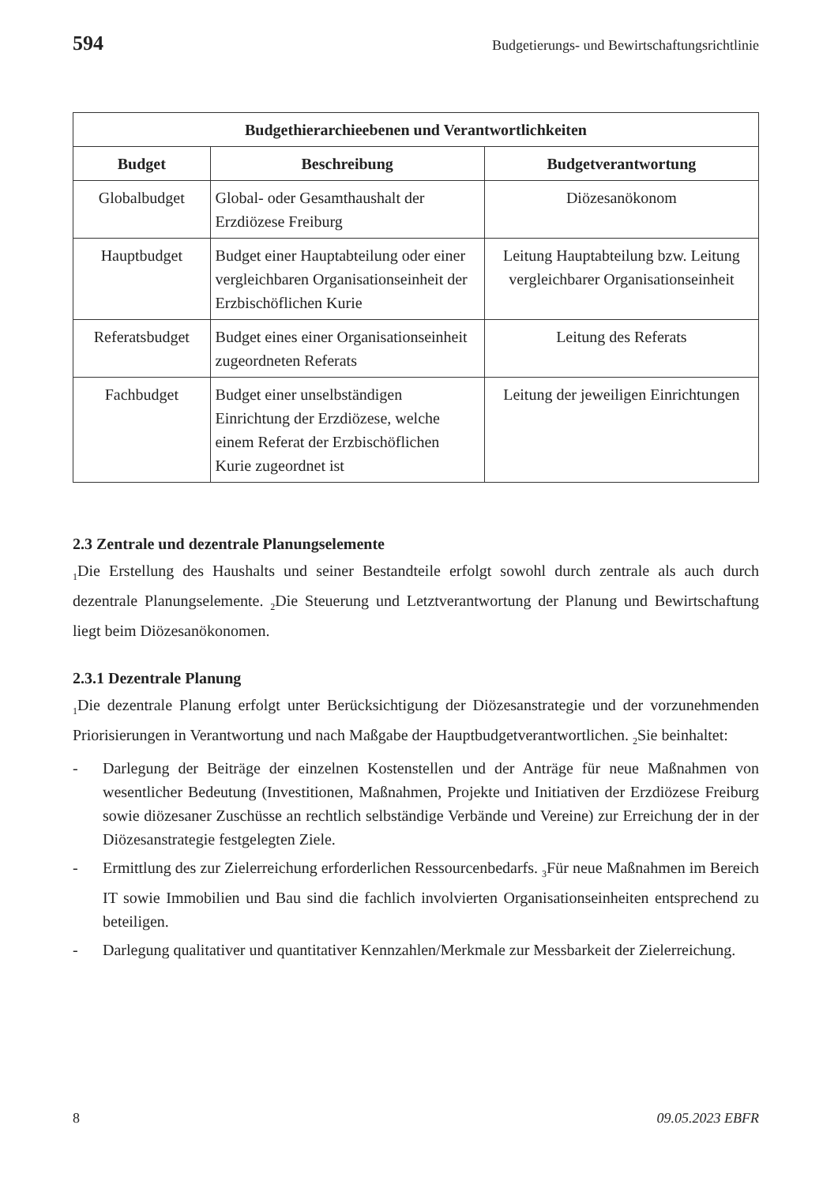594 Budgetierungs- und Bewirtschaftungsrichtlinie
| Budgethierarchieebenen und Verantwortlichkeiten | | |
| --- | --- | --- |
| Budget | Beschreibung | Budgetverantwortung |
| Globalbudget | Global- oder Gesamthaushalt der Erzdiözese Freiburg | Diözesanökonom |
| Hauptbudget | Budget einer Hauptabteilung oder einer vergleichbaren Organisati­onseinheit der Erzbischöflichen Kurie | Leitung Hauptabteilung bzw. Lei­tung vergleichbarer Organisati­onseinheit |
| Referatsbudget | Budget eines einer Organisations­einheit zugeordneten Referats | Leitung des Referats |
| Fachbudget | Budget einer unselbständigen Einrichtung der Erzdiözese, wel­che einem Referat der Erzbischöf­lichen Kurie zugeordnet ist | Leitung der jeweiligen Einrich­tungen |
2.3 Zentrale und dezentrale Planungselemente
<sub>1</sub>Die Erstellung des Haushalts und seiner Bestandteile erfolgt sowohl durch zentrale als auch durch dezentrale Planungselemente. <sub>2</sub>Die Steuerung und Letztverantwortung der Planung und Bewirtschaftung liegt beim Diözesanökonomen.
2.3.1 Dezentrale Planung
<sub>1</sub>Die dezentrale Planung erfolgt unter Berücksichtigung der Diözesanstrategie und der vorzunehmenden Priorisierungen in Verantwortung und nach Maßgabe der Hauptbud­getverantwortlichen. <sub>2</sub>Sie beinhaltet:
- Darlegung der Beiträge der einzelnen Kostenstellen und der Anträge für neue Maß­nahmen von wesentlicher Bedeutung (Investitionen, Maßnahmen, Projekte und In­itiativen der Erzdiözese Freiburg sowie diözesaner Zuschüsse an rechtlich selbstän­dige Verbände und Vereine) zur Erreichung der in der Diözesanstrategie festgelegten Ziele.
- Ermittlung des zur Zielerreichung erforderlichen Ressourcenbedarfs. <sub>3</sub>Für neue Maßnahmen im Bereich IT sowie Immobilien und Bau sind die fachlich involvierten Organisationseinheiten entsprechend zu beteiligen.
- Darlegung qualitativer und quantitativer Kennzahlen/Merkmale zur Messbarkeit der Zielerreichung.
8 09.05.2023 EBFR